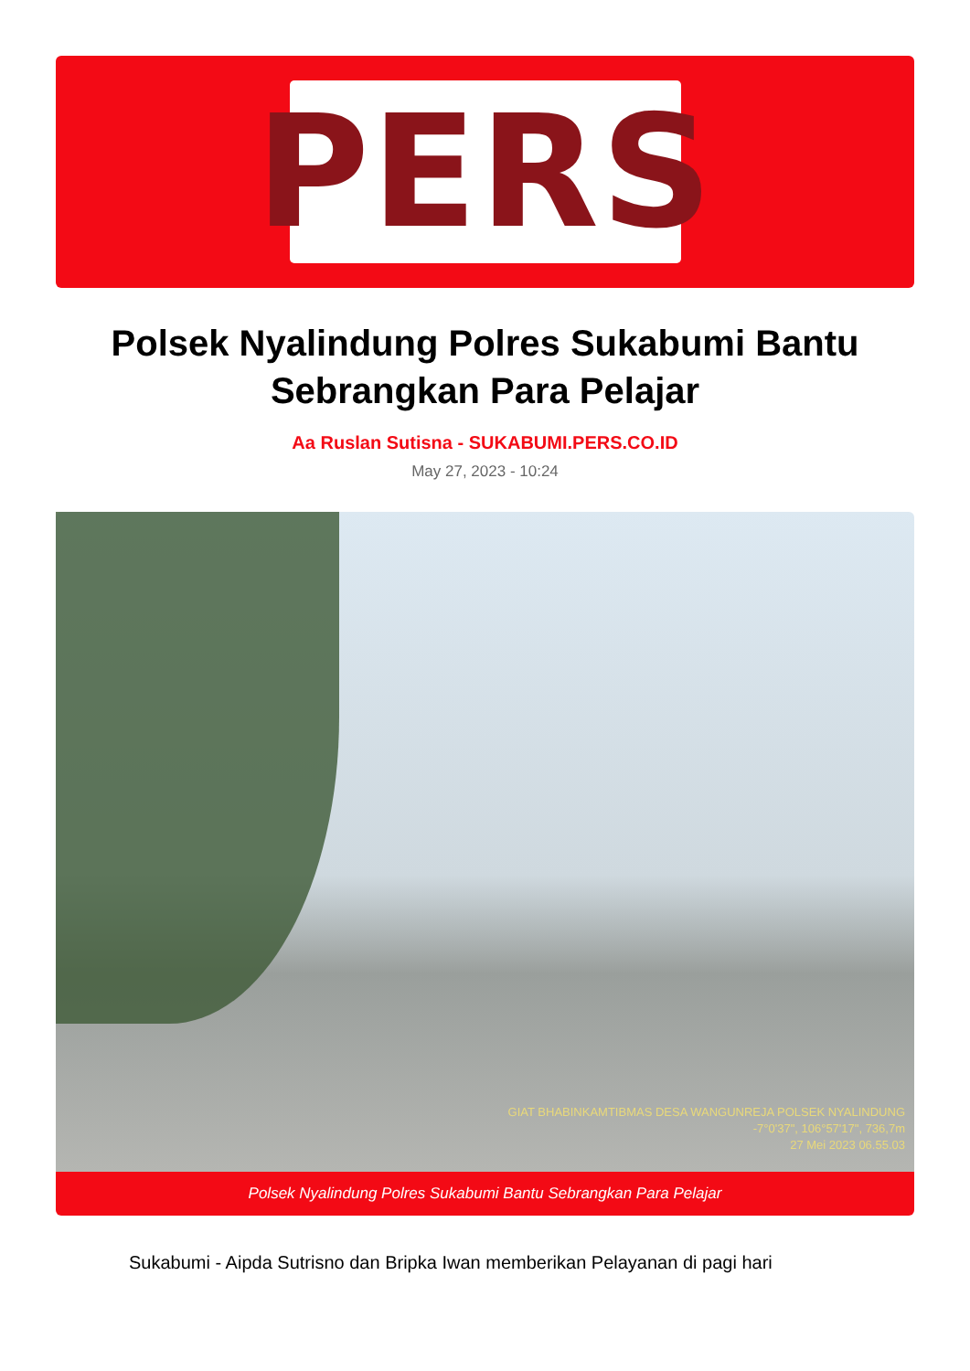PERS
Polsek Nyalindung Polres Sukabumi Bantu Sebrangkan Para Pelajar
Aa Ruslan Sutisna - SUKABUMI.PERS.CO.ID
May 27, 2023 - 10:24
GIAT BHABINKAMTIBMAS DESA WANGUNREJA POLSEK NYALINDUNG
-7°0'37", 106°57'17", 736,7m
27 Mei 2023 06.55.03
Polsek Nyalindung Polres Sukabumi Bantu Sebrangkan Para Pelajar
Sukabumi - Aipda Sutrisno dan Bripka Iwan memberikan Pelayanan di pagi hari